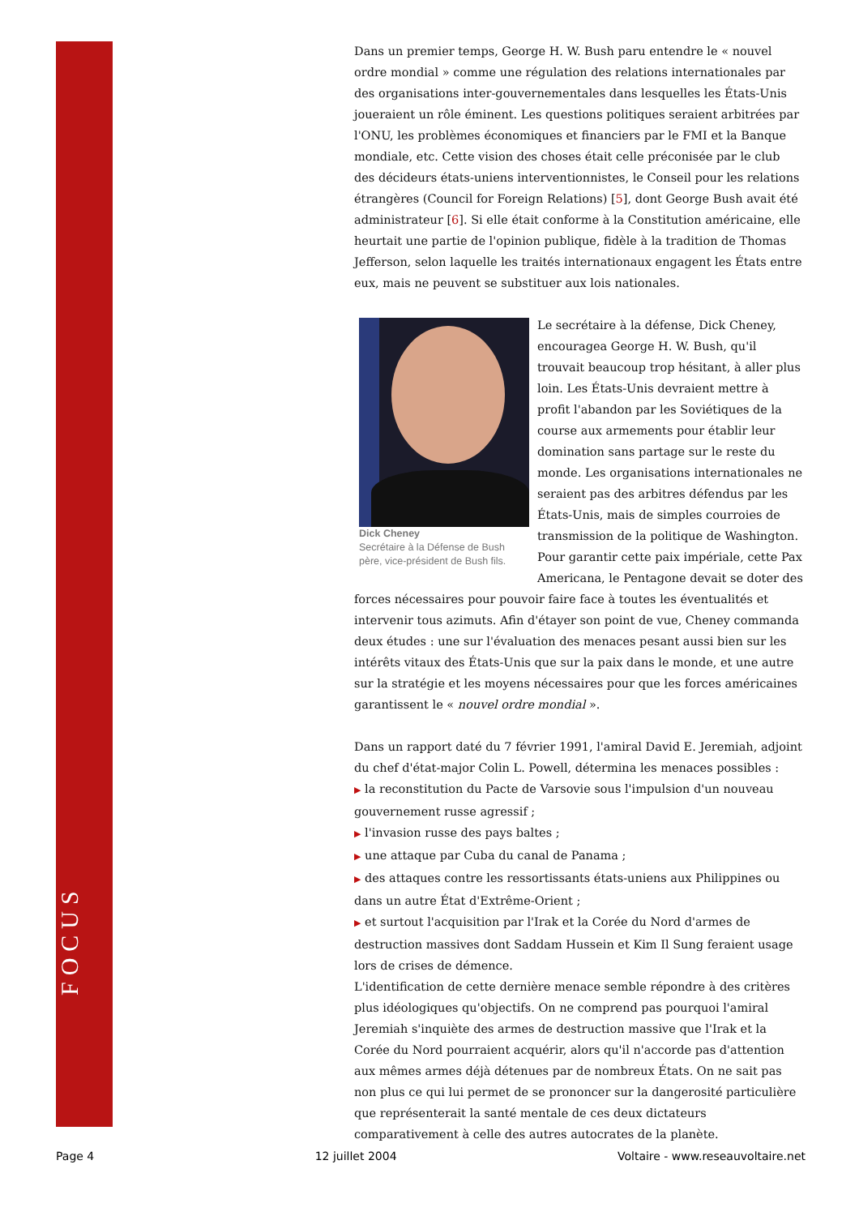FOCUS
Dans un premier temps, George H. W. Bush paru entendre le « nouvel ordre mondial » comme une régulation des relations internationales par des organisations inter-gouvernementales dans lesquelles les États-Unis joueraient un rôle éminent. Les questions politiques seraient arbitrées par l'ONU, les problèmes économiques et financiers par le FMI et la Banque mondiale, etc. Cette vision des choses était celle préconisée par le club des décideurs états-uniens interventionnistes, le Conseil pour les relations étrangères (Council for Foreign Relations) [5], dont George Bush avait été administrateur [6]. Si elle était conforme à la Constitution américaine, elle heurtait une partie de l'opinion publique, fidèle à la tradition de Thomas Jefferson, selon laquelle les traités internationaux engagent les États entre eux, mais ne peuvent se substituer aux lois nationales.
Dick Cheney
Secrétaire à la Défense de Bush père, vice-président de Bush fils.
Le secrétaire à la défense, Dick Cheney, encouragea George H. W. Bush, qu'il trouvait beaucoup trop hésitant, à aller plus loin. Les États-Unis devraient mettre à profit l'abandon par les Soviétiques de la course aux armements pour établir leur domination sans partage sur le reste du monde. Les organisations internationales ne seraient pas des arbitres défendus par les États-Unis, mais de simples courroies de transmission de la politique de Washington. Pour garantir cette paix impériale, cette Pax Americana, le Pentagone devait se doter des forces nécessaires pour pouvoir faire face à toutes les éventualités et intervenir tous azimuts. Afin d'étayer son point de vue, Cheney commanda deux études : une sur l'évaluation des menaces pesant aussi bien sur les intérêts vitaux des États-Unis que sur la paix dans le monde, et une autre sur la stratégie et les moyens nécessaires pour que les forces américaines garantissent le « nouvel ordre mondial ».
Dans un rapport daté du 7 février 1991, l'amiral David E. Jeremiah, adjoint du chef d'état-major Colin L. Powell, détermina les menaces possibles :
▶ la reconstitution du Pacte de Varsovie sous l'impulsion d'un nouveau gouvernement russe agressif ;
▶ l'invasion russe des pays baltes ;
▶ une attaque par Cuba du canal de Panama ;
▶ des attaques contre les ressortissants états-uniens aux Philippines ou dans un autre État d'Extrême-Orient ;
▶ et surtout l'acquisition par l'Irak et la Corée du Nord d'armes de destruction massives dont Saddam Hussein et Kim Il Sung feraient usage lors de crises de démence.
L'identification de cette dernière menace semble répondre à des critères plus idéologiques qu'objectifs. On ne comprend pas pourquoi l'amiral Jeremiah s'inquiète des armes de destruction massive que l'Irak et la Corée du Nord pourraient acquérir, alors qu'il n'accorde pas d'attention aux mêmes armes déjà détenues par de nombreux États. On ne sait pas non plus ce qui lui permet de se prononcer sur la dangerosité particulière que représenterait la santé mentale de ces deux dictateurs comparativement à celle des autres autocrates de la planète.
Page 4 12 juillet 2004 Voltaire - www.reseauvoltaire.net